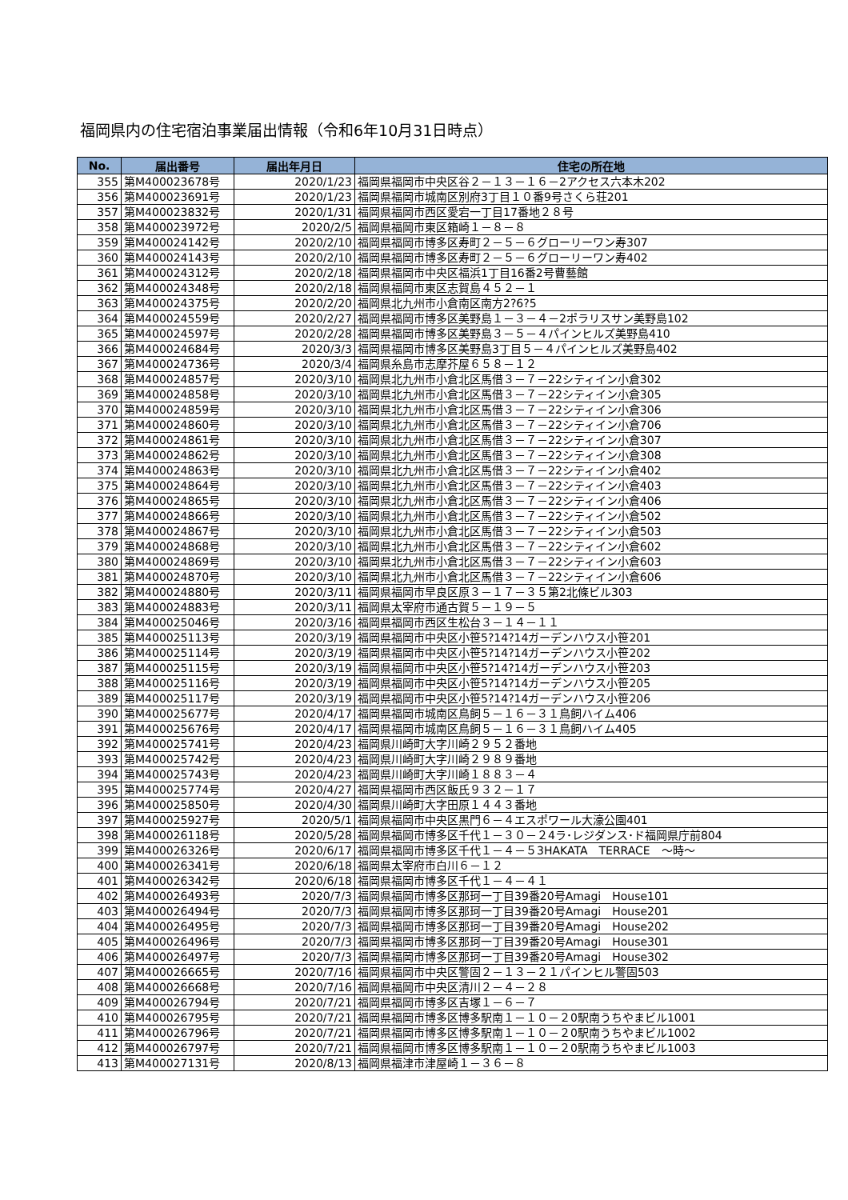福岡県内の住宅宿泊事業届出情報（令和6年10月31日時点）
| No. | 届出番号 | 届出年月日 | 住宅の所在地 |
| --- | --- | --- | --- |
| 355 | 第M400023678号 | 2020/1/23 | 福岡県福岡市中央区谷２－１３－１６－2アクセス六本木202 |
| 356 | 第M400023691号 | 2020/1/23 | 福岡県福岡市城南区別府3丁目１０番9号さくら荘201 |
| 357 | 第M400023832号 | 2020/1/31 | 福岡県福岡市西区愛宕一丁目17番地２８号 |
| 358 | 第M400023972号 | 2020/2/5 | 福岡県福岡市東区箱崎１－８－８ |
| 359 | 第M400024142号 | 2020/2/10 | 福岡県福岡市博多区寿町２－５－６グローリーワン寿307 |
| 360 | 第M400024143号 | 2020/2/10 | 福岡県福岡市博多区寿町２－５－６グローリーワン寿402 |
| 361 | 第M400024312号 | 2020/2/18 | 福岡県福岡市中央区福浜1丁目16番2号曹藝館 |
| 362 | 第M400024348号 | 2020/2/18 | 福岡県福岡市東区志賀島４５２－１ |
| 363 | 第M400024375号 | 2020/2/20 | 福岡県北九州市小倉南区南方2?6?5 |
| 364 | 第M400024559号 | 2020/2/27 | 福岡県福岡市博多区美野島１－３－４－2ポラリスサン美野島102 |
| 365 | 第M400024597号 | 2020/2/28 | 福岡県福岡市博多区美野島３－５－４パインヒルズ美野島410 |
| 366 | 第M400024684号 | 2020/3/3 | 福岡県福岡市博多区美野島3丁目５－４パインヒルズ美野島402 |
| 367 | 第M400024736号 | 2020/3/4 | 福岡県糸島市志摩芥屋６５８－１２ |
| 368 | 第M400024857号 | 2020/3/10 | 福岡県北九州市小倉北区馬借３－７－22シティイン小倉302 |
| 369 | 第M400024858号 | 2020/3/10 | 福岡県北九州市小倉北区馬借３－７－22シティイン小倉305 |
| 370 | 第M400024859号 | 2020/3/10 | 福岡県北九州市小倉北区馬借３－７－22シティイン小倉306 |
| 371 | 第M400024860号 | 2020/3/10 | 福岡県北九州市小倉北区馬借３－７－22シティイン小倉706 |
| 372 | 第M400024861号 | 2020/3/10 | 福岡県北九州市小倉北区馬借３－７－22シティイン小倉307 |
| 373 | 第M400024862号 | 2020/3/10 | 福岡県北九州市小倉北区馬借３－７－22シティイン小倉308 |
| 374 | 第M400024863号 | 2020/3/10 | 福岡県北九州市小倉北区馬借３－７－22シティイン小倉402 |
| 375 | 第M400024864号 | 2020/3/10 | 福岡県北九州市小倉北区馬借３－７－22シティイン小倉403 |
| 376 | 第M400024865号 | 2020/3/10 | 福岡県北九州市小倉北区馬借３－７－22シティイン小倉406 |
| 377 | 第M400024866号 | 2020/3/10 | 福岡県北九州市小倉北区馬借３－７－22シティイン小倉502 |
| 378 | 第M400024867号 | 2020/3/10 | 福岡県北九州市小倉北区馬借３－７－22シティイン小倉503 |
| 379 | 第M400024868号 | 2020/3/10 | 福岡県北九州市小倉北区馬借３－７－22シティイン小倉602 |
| 380 | 第M400024869号 | 2020/3/10 | 福岡県北九州市小倉北区馬借３－７－22シティイン小倉603 |
| 381 | 第M400024870号 | 2020/3/10 | 福岡県北九州市小倉北区馬借３－７－22シティイン小倉606 |
| 382 | 第M400024880号 | 2020/3/11 | 福岡県福岡市早良区原３－１７－３５第2北條ビル303 |
| 383 | 第M400024883号 | 2020/3/11 | 福岡県太宰府市通古賀５－１９－５ |
| 384 | 第M400025046号 | 2020/3/16 | 福岡県福岡市西区生松台３－１４－１１ |
| 385 | 第M400025113号 | 2020/3/19 | 福岡県福岡市中央区小笹5?14?14ガーデンハウス小笹201 |
| 386 | 第M400025114号 | 2020/3/19 | 福岡県福岡市中央区小笹5?14?14ガーデンハウス小笹202 |
| 387 | 第M400025115号 | 2020/3/19 | 福岡県福岡市中央区小笹5?14?14ガーデンハウス小笹203 |
| 388 | 第M400025116号 | 2020/3/19 | 福岡県福岡市中央区小笹5?14?14ガーデンハウス小笹205 |
| 389 | 第M400025117号 | 2020/3/19 | 福岡県福岡市中央区小笹5?14?14ガーデンハウス小笹206 |
| 390 | 第M400025677号 | 2020/4/17 | 福岡県福岡市城南区鳥飼５－１６－３１鳥飼ハイム406 |
| 391 | 第M400025676号 | 2020/4/17 | 福岡県福岡市城南区鳥飼５－１６－３１鳥飼ハイム405 |
| 392 | 第M400025741号 | 2020/4/23 | 福岡県川崎町大字川崎２９５２番地 |
| 393 | 第M400025742号 | 2020/4/23 | 福岡県川崎町大字川崎２９８９番地 |
| 394 | 第M400025743号 | 2020/4/23 | 福岡県川崎町大字川崎１８８３－４ |
| 395 | 第M400025774号 | 2020/4/27 | 福岡県福岡市西区飯氏９３２－１７ |
| 396 | 第M400025850号 | 2020/4/30 | 福岡県川崎町大字田原１４４３番地 |
| 397 | 第M400025927号 | 2020/5/1 | 福岡県福岡市中央区黒門６－４エスポワール大濠公園401 |
| 398 | 第M400026118号 | 2020/5/28 | 福岡県福岡市博多区千代１－３０－２4ラ･レジダンス･ド福岡県庁前804 |
| 399 | 第M400026326号 | 2020/6/17 | 福岡県福岡市博多区千代１－４－５3HAKATA TERRACE ～時～ |
| 400 | 第M400026341号 | 2020/6/18 | 福岡県太宰府市白川６－１２ |
| 401 | 第M400026342号 | 2020/6/18 | 福岡県福岡市博多区千代１－４－４１ |
| 402 | 第M400026493号 | 2020/7/3 | 福岡県福岡市博多区那珂一丁目39番20号Amagi House101 |
| 403 | 第M400026494号 | 2020/7/3 | 福岡県福岡市博多区那珂一丁目39番20号Amagi House201 |
| 404 | 第M400026495号 | 2020/7/3 | 福岡県福岡市博多区那珂一丁目39番20号Amagi House202 |
| 405 | 第M400026496号 | 2020/7/3 | 福岡県福岡市博多区那珂一丁目39番20号Amagi House301 |
| 406 | 第M400026497号 | 2020/7/3 | 福岡県福岡市博多区那珂一丁目39番20号Amagi House302 |
| 407 | 第M400026665号 | 2020/7/16 | 福岡県福岡市中央区警固２－１３－２１パインヒル警固503 |
| 408 | 第M400026668号 | 2020/7/16 | 福岡県福岡市中央区清川２－４－２８ |
| 409 | 第M400026794号 | 2020/7/21 | 福岡県福岡市博多区吉塚１－６－７ |
| 410 | 第M400026795号 | 2020/7/21 | 福岡県福岡市博多区博多駅南１－１０－２0駅南うちやまビル1001 |
| 411 | 第M400026796号 | 2020/7/21 | 福岡県福岡市博多区博多駅南１－１０－２0駅南うちやまビル1002 |
| 412 | 第M400026797号 | 2020/7/21 | 福岡県福岡市博多区博多駅南１－１０－２0駅南うちやまビル1003 |
| 413 | 第M400027131号 | 2020/8/13 | 福岡県福津市津屋崎１－３６－８ |